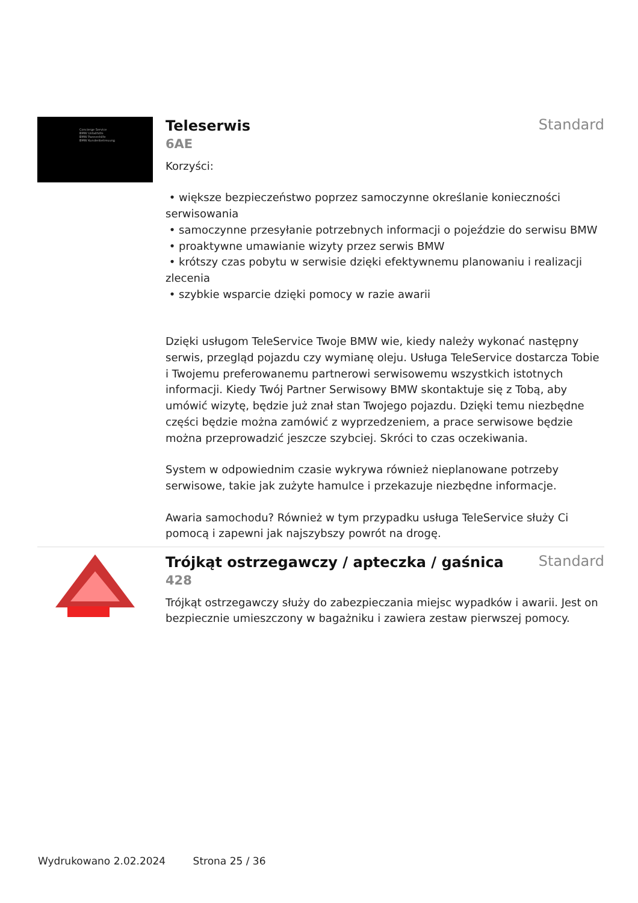Concierge Service
BMW Unfallhilfe
BMW Pannenhilfe
BMW Kundenbetreuung
Teleserwis
Standard
6AE
Korzyści:
• większe bezpieczeństwo poprzez samoczynne określanie konieczności serwisowania
• samoczynne przesyłanie potrzebnych informacji o pojeździe do serwisu BMW
• proaktywne umawianie wizyty przez serwis BMW
• krótszy czas pobytu w serwisie dzięki efektywnemu planowaniu i realizacji zlecenia
• szybkie wsparcie dzięki pomocy w razie awarii
Dzięki usługom TeleService Twoje BMW wie, kiedy należy wykonać następny serwis, przegląd pojazdu czy wymianę oleju. Usługa TeleService dostarcza Tobie i Twojemu preferowanemu partnerowi serwisowemu wszystkich istotnych informacji. Kiedy Twój Partner Serwisowy BMW skontaktuje się z Tobą, aby umówić wizytę, będzie już znał stan Twojego pojazdu. Dzięki temu niezbędne części będzie można zamówić z wyprzedzeniem, a prace serwisowe będzie można przeprowadzić jeszcze szybciej. Skróci to czas oczekiwania.
System w odpowiednim czasie wykrywa również nieplanowane potrzeby serwisowe, takie jak zużyte hamulce i przekazuje niezbędne informacje.
Awaria samochodu? Również w tym przypadku usługa TeleService służy Ci pomocą i zapewni jak najszybszy powrót na drogę.
Trójkąt ostrzegawczy / apteczka / gaśnica
Standard
428
Trójkąt ostrzegawczy służy do zabezpieczania miejsc wypadków i awarii. Jest on bezpiecznie umieszczony w bagażniku i zawiera zestaw pierwszej pomocy.
Wydrukowano 2.02.2024 Strona 25 / 36